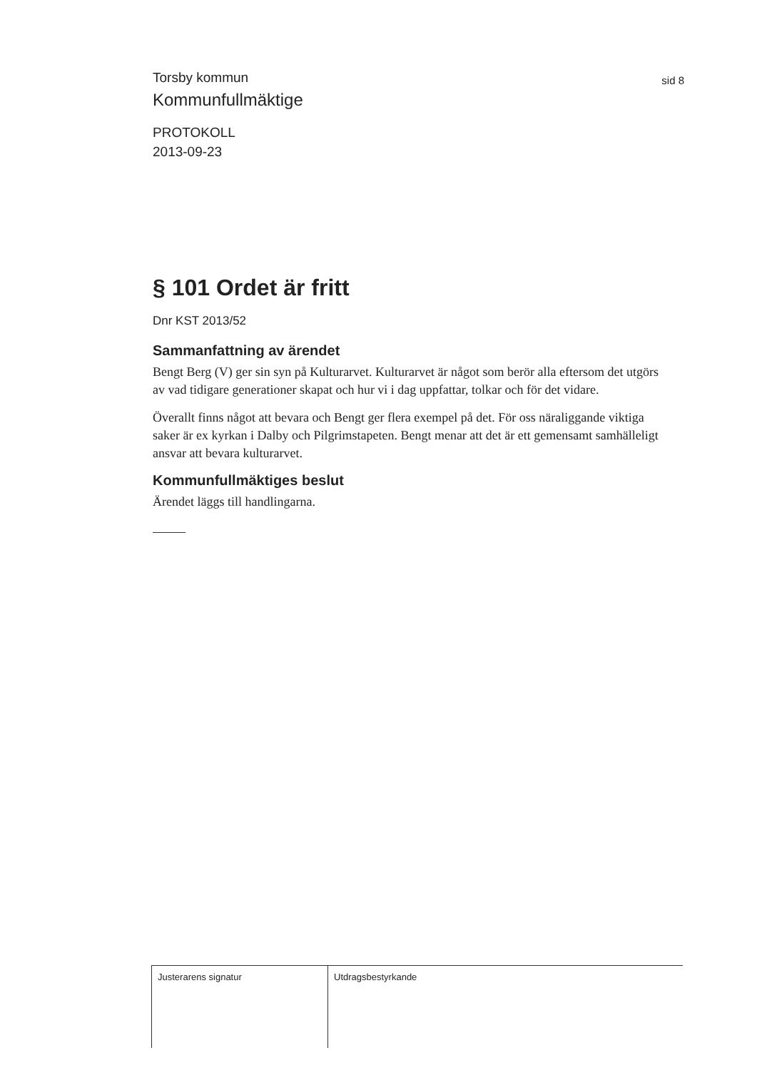sid 8
Torsby kommun
Kommunfullmäktige
PROTOKOLL
2013-09-23
§ 101 Ordet är fritt
Dnr KST 2013/52
Sammanfattning av ärendet
Bengt Berg (V) ger sin syn på Kulturarvet. Kulturarvet är något som berör alla eftersom det utgörs av vad tidigare generationer skapat och hur vi i dag uppfattar, tolkar och för det vidare.
Överallt finns något att bevara och Bengt ger flera exempel på det. För oss näraliggande viktiga saker är ex kyrkan i Dalby och Pilgrimstapeten. Bengt menar att det är ett gemensamt samhälleligt ansvar att bevara kulturarvet.
Kommunfullmäktiges beslut
Ärendet läggs till handlingarna.
Justerarens signatur Utdragsbestyrkande